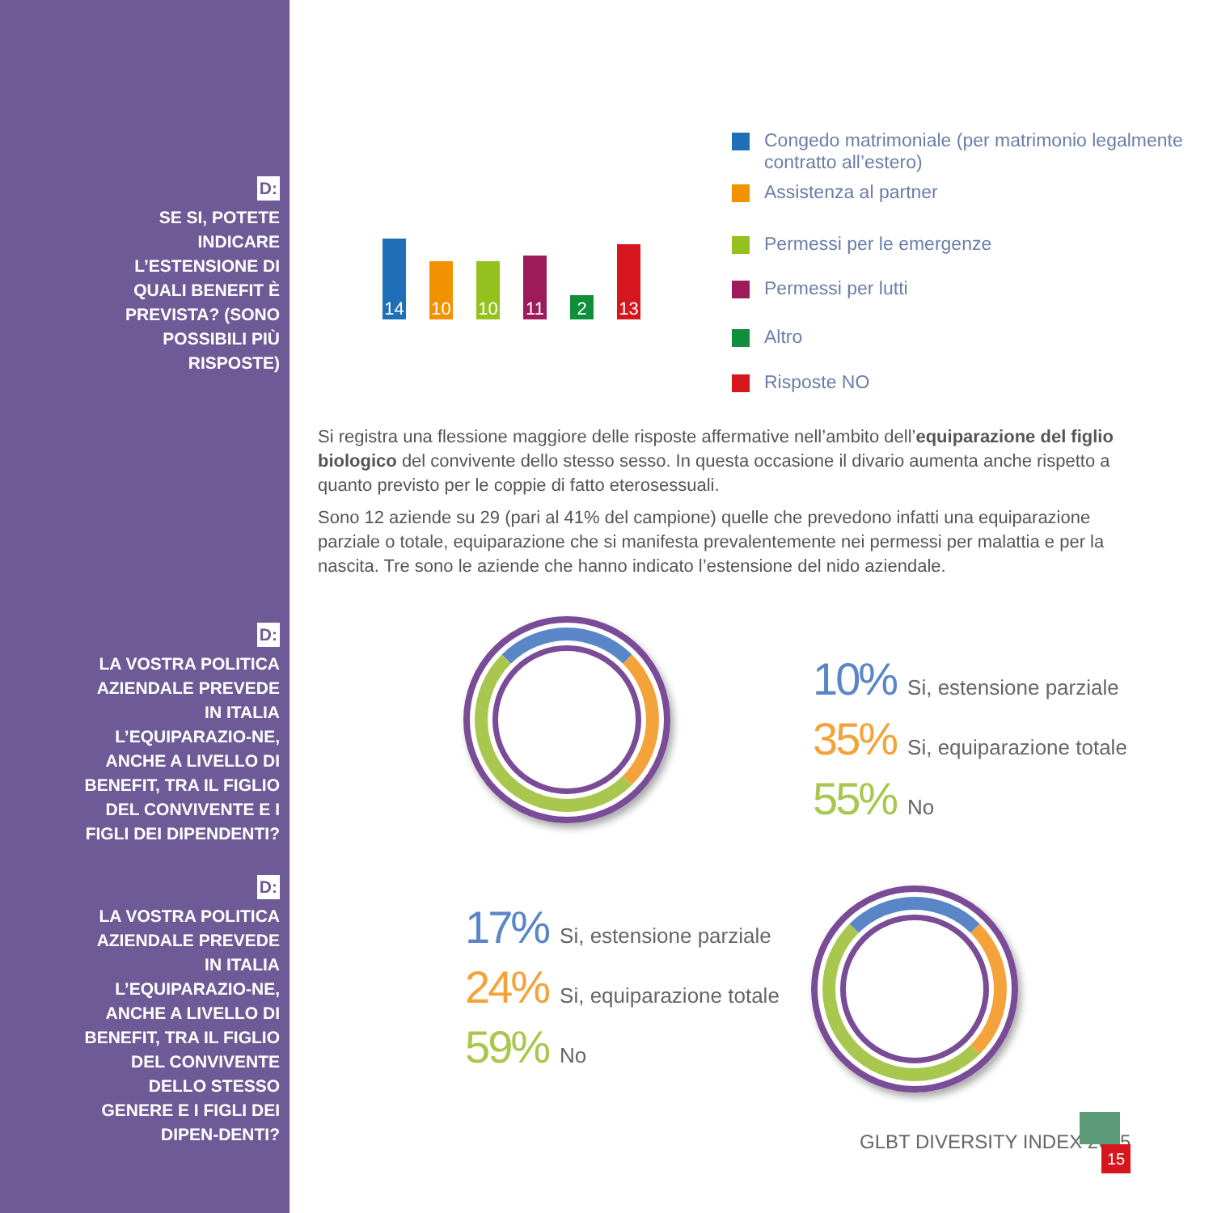D:
SE SI, POTETE INDICARE L’ESTENSIONE DI QUALI BENEFIT È PREVISTA? (SONO POSSIBILI PIÙ RISPOSTE)
D:
LA VOSTRA POLITICA AZIENDALE PREVEDE IN ITALIA L’EQUIPARAZIO-NE, ANCHE A LIVELLO DI BENEFIT, TRA IL FIGLIO DEL CONVIVENTE E I FIGLI DEI DIPENDENTI?
D:
LA VOSTRA POLITICA AZIENDALE PREVEDE IN ITALIA L’EQUIPARAZIO-NE, ANCHE A LIVELLO DI BENEFIT, TRA IL FIGLIO DEL CONVIVENTE DELLO STESSO GENERE E I FIGLI DEI DIPEN-DENTI?
14
10
10
11
2
13
Congedo matrimoniale (per matrimonio legalmente
contratto all’estero)
Assistenza al partner
Permessi per le emergenze
Permessi per lutti
Altro
Risposte NO
Si registra una flessione maggiore delle risposte affermative nell’ambito dell’equiparazione del figlio biologico del convivente dello stesso sesso. In questa occasione il divario aumenta anche rispetto a quanto previsto per le coppie di fatto eterosessuali.
Sono 12 aziende su 29 (pari al 41% del campione) quelle che prevedono infatti una equiparazione parziale o totale, equiparazione che si manifesta prevalentemente nei permessi per malattia e per la nascita. Tre sono le aziende che hanno indicato l’estensione del nido aziendale.
10% Si, estensione parziale
35% Si, equiparazione totale
55% No
17% Si, estensione parziale
24% Si, equiparazione totale
59% No
GLBT DIVERSITY INDEX 2015
15